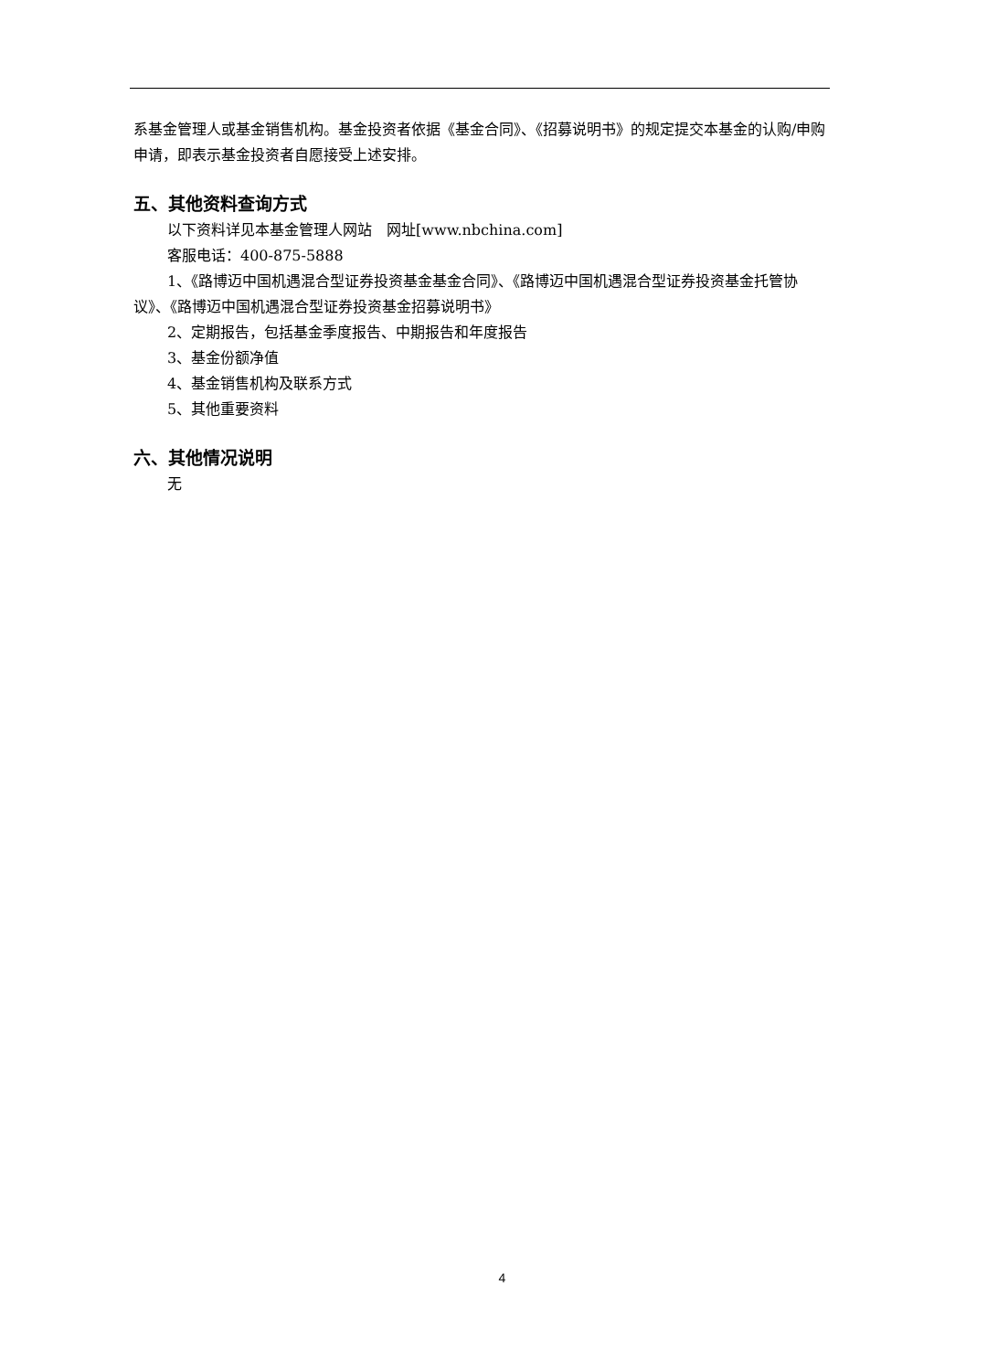系基金管理人或基金销售机构。基金投资者依据《基金合同》、《招募说明书》的规定提交本基金的认购/申购申请，即表示基金投资者自愿接受上述安排。
五、其他资料查询方式
以下资料详见本基金管理人网站　网址[www.nbchina.com]
客服电话：400-875-5888
1、《路博迈中国机遇混合型证券投资基金基金合同》、《路博迈中国机遇混合型证券投资基金托管协议》、《路博迈中国机遇混合型证券投资基金招募说明书》
2、定期报告，包括基金季度报告、中期报告和年度报告
3、基金份额净值
4、基金销售机构及联系方式
5、其他重要资料
六、其他情况说明
无
4